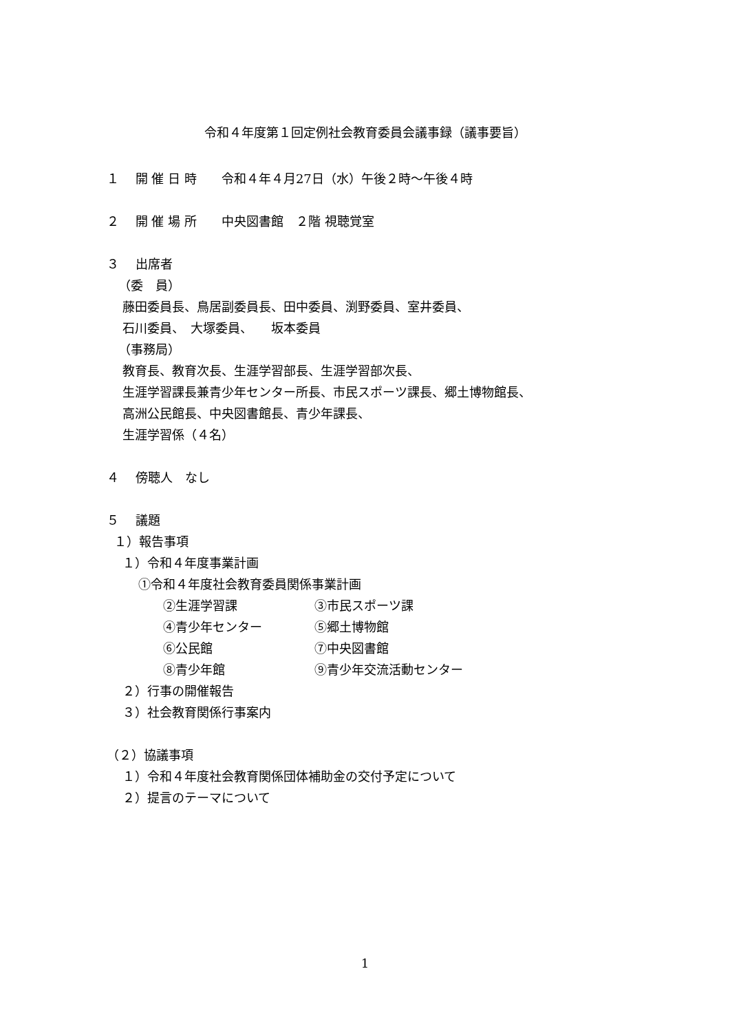令和４年度第１回定例社会教育委員会議事録（議事要旨）
１　 開 催 日 時　　令和４年４月27日（水）午後２時～午後４時
２　 開 催 場 所　　中央図書館　２階 視聴覚室
３　 出席者
（委　員）
藤田委員長、鳥居副委員長、田中委員、渕野委員、室井委員、
石川委員、　大塚委員、　　坂本委員
（事務局）
教育長、教育次長、生涯学習部長、生涯学習部次長、
生涯学習課長兼青少年センター所長、市民スポーツ課長、郷土博物館長、
高洲公民館長、中央図書館長、青少年課長、
生涯学習係（４名）
４　 傍聴人　なし
５　 議題
１）報告事項
１）令和４年度事業計画
①令和４年度社会教育委員関係事業計画
②生涯学習課 ③市民スポーツ課
④青少年センター ⑤郷土博物館
⑥公民館 ⑦中央図書館
⑧青少年館 ⑨青少年交流活動センター
２）行事の開催報告
３）社会教育関係行事案内
（２）協議事項
１）令和４年度社会教育関係団体補助金の交付予定について
２）提言のテーマについて
1